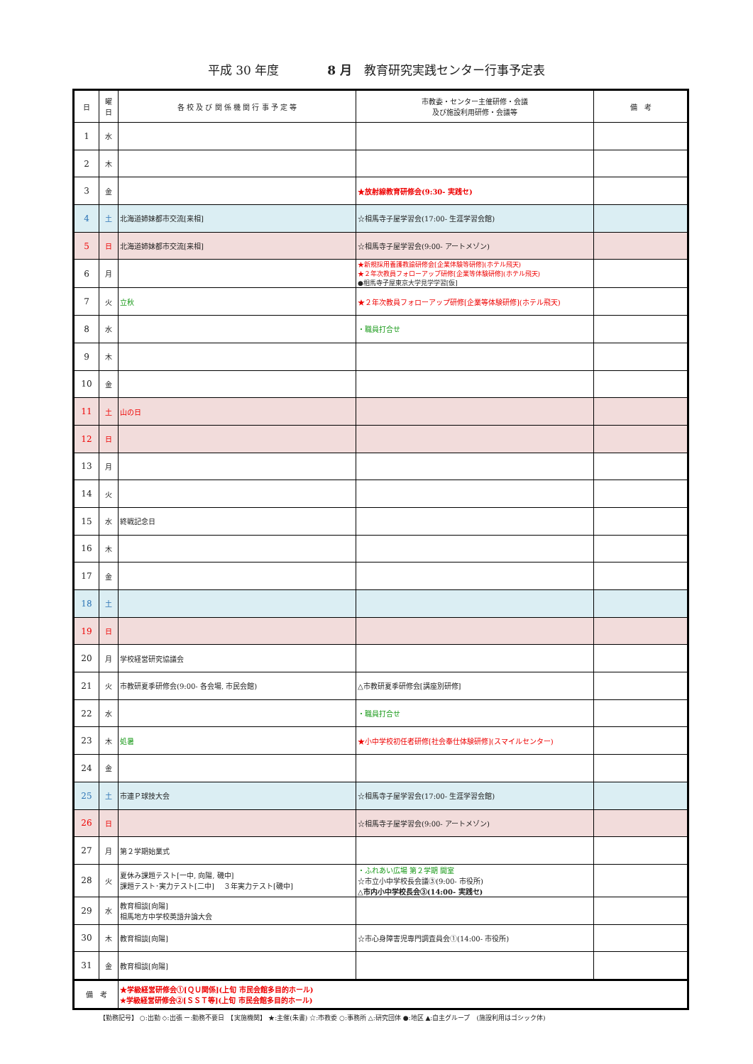平成 30 年度　　　　8 月　教育研究実践センター行事予定表
| 日 | 曜 日 | 各 校 及 び 関 係 機 関 行 事 予 定 等 | 市教委・センター主催研修・会議 及び施設利用研修・会議等 | 備 考 |
| --- | --- | --- | --- | --- |
| 1 | 水 | | | |
| 2 | 木 | | | |
| 3 | 金 | | ★放射線教育研修会(9:30- 実践セ) | |
| 4 | 土 | 北海道姉妹都市交流[来相] | ☆相馬寺子屋学習会(17:00- 生涯学習会館) | |
| 5 | 日 | 北海道姉妹都市交流[来相] | ☆相馬寺子屋学習会(9:00- アートメゾン) | |
| 6 | 月 | | ★新規採用養護教諭研修会[企業体験等研修](ホテル飛天) ★２年次教員フォローアップ研修[企業等体験研修](ホテル飛天) ●相馬寺子屋東京大学見学学習[仮] | |
| 7 | 火 | 立秋 | ★２年次教員フォローアップ研修[企業等体験研修](ホテル飛天) | |
| 8 | 水 | | ・職員打合せ | |
| 9 | 木 | | | |
| 10 | 金 | | | |
| 11 | 土 | 山の日 | | |
| 12 | 日 | | | |
| 13 | 月 | | | |
| 14 | 火 | | | |
| 15 | 水 | 終戦記念日 | | |
| 16 | 木 | | | |
| 17 | 金 | | | |
| 18 | 土 | | | |
| 19 | 日 | | | |
| 20 | 月 | 学校経営研究協議会 | | |
| 21 | 火 | 市教研夏季研修会(9:00- 各会場, 市民会館) | △市教研夏季研修会[講座別研修] | |
| 22 | 水 | | ・職員打合せ | |
| 23 | 木 | 処暑 | ★小中学校初任者研修[社会奉仕体験研修](スマイルセンター) | |
| 24 | 金 | | | |
| 25 | 土 | 市連Ｐ球技大会 | ☆相馬寺子屋学習会(17:00- 生涯学習会館) | |
| 26 | 日 | | ☆相馬寺子屋学習会(9:00- アートメゾン) | |
| 27 | 月 | 第２学期始業式 | | |
| 28 | 火 | 夏休み課題テスト[一中, 向陽, 磯中] 課題テスト･実力テスト[二中] ３年実力テスト[磯中] | ・ふれあい広場 第２学期 開室 ☆市立小中学校長会議③(9:00- 市役所) △市内小中学校長会③(14:00- 実践セ) | |
| 29 | 水 | 教育相談[向陽] 相馬地方中学校英語弁論大会 | | |
| 30 | 木 | 教育相談[向陽] | ☆市心身障害児専門調査員会①(14:00- 市役所) | |
| 31 | 金 | 教育相談[向陽] | | |
| 備 考 | | ★学級経営研修会①[ＱＵ関係](上旬 市民会館多目的ホール) ★学級経営研修会②[ＳＳＴ等](上旬 市民会館多目的ホール) | | |
【勤務記号】 ○:出勤 ◇:出張 ー:勤務不要日　【実施機関】 ★:主催(朱書) ☆:市教委 ○:事務所 △:研究団体 ●:地区 ▲:自主グループ　(施設利用はゴシック体)